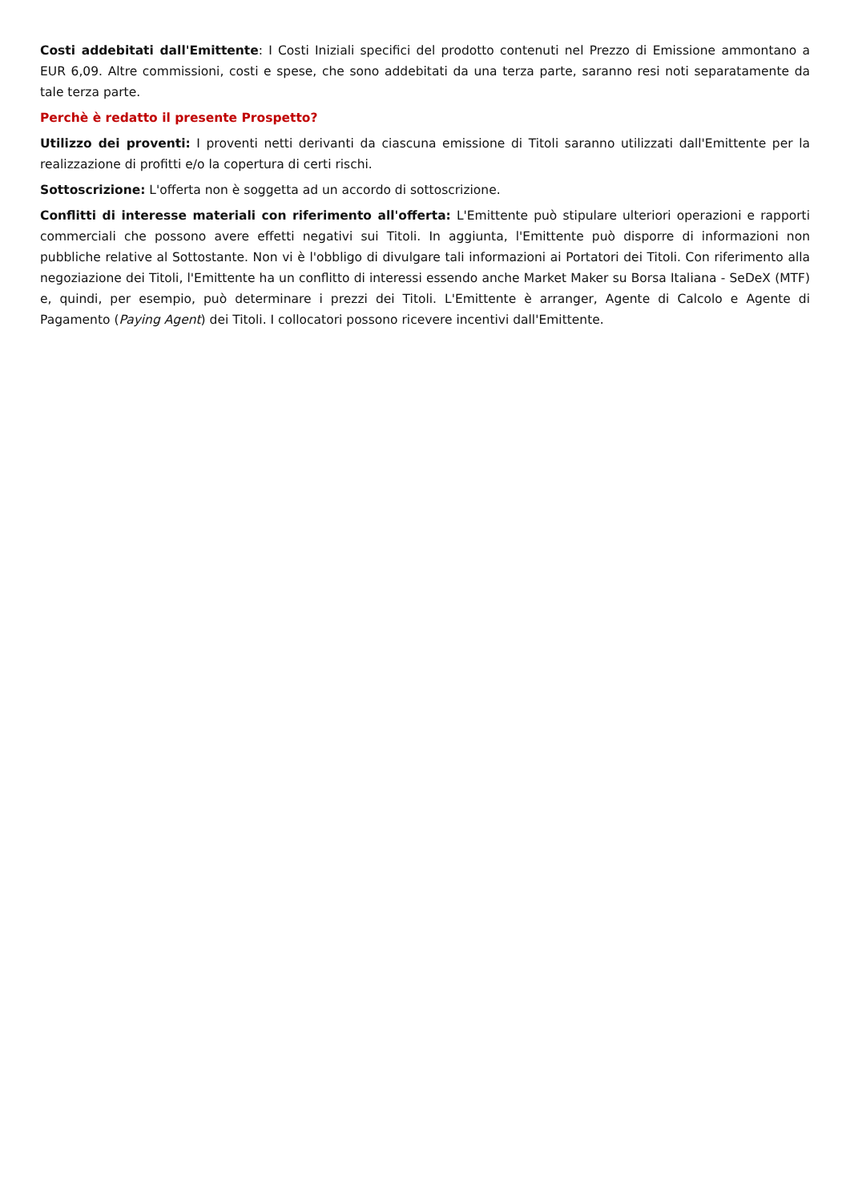Costi addebitati dall'Emittente: I Costi Iniziali specifici del prodotto contenuti nel Prezzo di Emissione ammontano a EUR 6,09. Altre commissioni, costi e spese, che sono addebitati da una terza parte, saranno resi noti separatamente da tale terza parte.
Perchè è redatto il presente Prospetto?
Utilizzo dei proventi: I proventi netti derivanti da ciascuna emissione di Titoli saranno utilizzati dall'Emittente per la realizzazione di profitti e/o la copertura di certi rischi.
Sottoscrizione: L'offerta non è soggetta ad un accordo di sottoscrizione.
Conflitti di interesse materiali con riferimento all'offerta: L'Emittente può stipulare ulteriori operazioni e rapporti commerciali che possono avere effetti negativi sui Titoli. In aggiunta, l'Emittente può disporre di informazioni non pubbliche relative al Sottostante. Non vi è l'obbligo di divulgare tali informazioni ai Portatori dei Titoli. Con riferimento alla negoziazione dei Titoli, l'Emittente ha un conflitto di interessi essendo anche Market Maker su Borsa Italiana - SeDeX (MTF) e, quindi, per esempio, può determinare i prezzi dei Titoli. L'Emittente è arranger, Agente di Calcolo e Agente di Pagamento (Paying Agent) dei Titoli. I collocatori possono ricevere incentivi dall'Emittente.